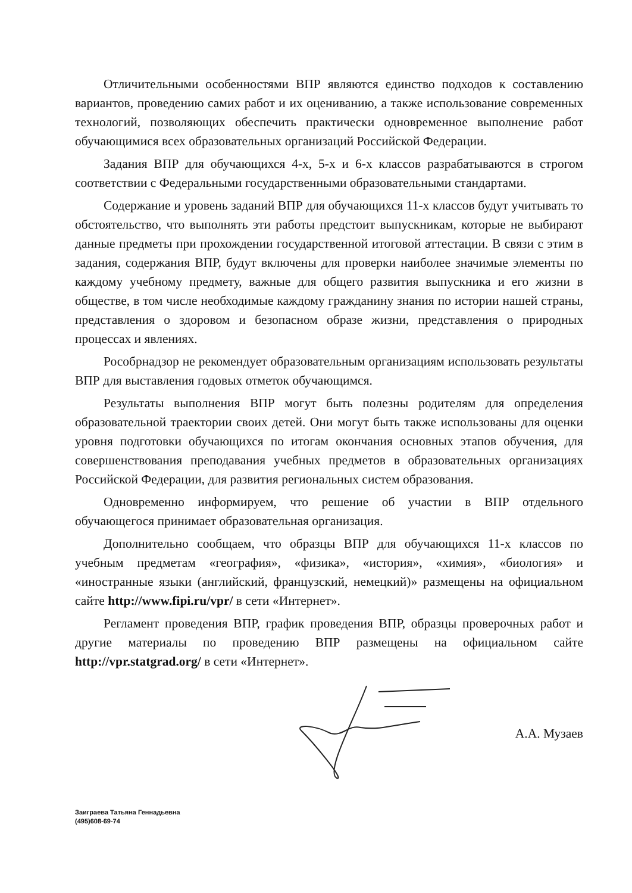Отличительными особенностями ВПР являются единство подходов к составлению вариантов, проведению самих работ и их оцениванию, а также использование современных технологий, позволяющих обеспечить практически одновременное выполнение работ обучающимися всех образовательных организаций Российской Федерации.
Задания ВПР для обучающихся 4-х, 5-х и 6-х классов разрабатываются в строгом соответствии с Федеральными государственными образовательными стандартами.
Содержание и уровень заданий ВПР для обучающихся 11-х классов будут учитывать то обстоятельство, что выполнять эти работы предстоит выпускникам, которые не выбирают данные предметы при прохождении государственной итоговой аттестации. В связи с этим в задания, содержания ВПР, будут включены для проверки наиболее значимые элементы по каждому учебному предмету, важные для общего развития выпускника и его жизни в обществе, в том числе необходимые каждому гражданину знания по истории нашей страны, представления о здоровом и безопасном образе жизни, представления о природных процессах и явлениях.
Рособрнадзор не рекомендует образовательным организациям использовать результаты ВПР для выставления годовых отметок обучающимся.
Результаты выполнения ВПР могут быть полезны родителям для определения образовательной траектории своих детей. Они могут быть также использованы для оценки уровня подготовки обучающихся по итогам окончания основных этапов обучения, для совершенствования преподавания учебных предметов в образовательных организациях Российской Федерации, для развития региональных систем образования.
Одновременно информируем, что решение об участии в ВПР отдельного обучающегося принимает образовательная организация.
Дополнительно сообщаем, что образцы ВПР для обучающихся 11-х классов по учебным предметам «география», «физика», «история», «химия», «биология» и «иностранные языки (английский, французский, немецкий)» размещены на официальном сайте http://www.fipi.ru/vpr/ в сети «Интернет».
Регламент проведения ВПР, график проведения ВПР, образцы проверочных работ и другие материалы по проведению ВПР размещены на официальном сайте http://vpr.statgrad.org/ в сети «Интернет».
А.А. Музаев
Заиграева Татьяна Геннадьевна
(495)608-69-74